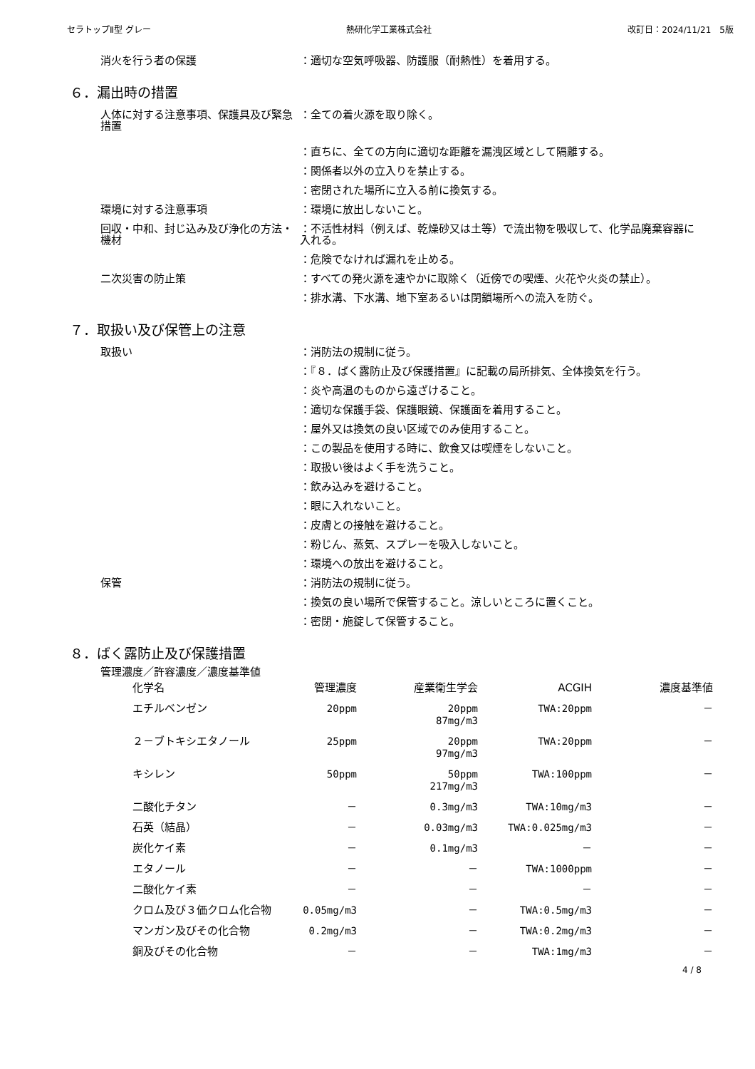セラトップⅡ型 グレー 熱研化学工業株式会社 改訂日：2024/11/21　5版
消火を行う者の保護 ：適切な空気呼吸器、防護服（耐熱性）を着用する。
６．漏出時の措置
人体に対する注意事項、保護具及び緊急措置
：全ての着火源を取り除く。
：直ちに、全ての方向に適切な距離を漏洩区域として隔離する。
：関係者以外の立入りを禁止する。
：密閉された場所に立入る前に換気する。
環境に対する注意事項 ：環境に放出しないこと。
回収・中和、封じ込み及び浄化の方法・機材
：不活性材料（例えば、乾燥砂又は土等）で流出物を吸収して、化学品廃棄容器に入れる。
：危険でなければ漏れを止める。
二次災害の防止策 ：すべての発火源を速やかに取除く（近傍での喫煙、火花や火炎の禁止）。
：排水溝、下水溝、地下室あるいは閉鎖場所への流入を防ぐ。
７．取扱い及び保管上の注意
取扱い ：消防法の規制に従う。
：『８．ばく露防止及び保護措置』に記載の局所排気、全体換気を行う。
：炎や高温のものから遠ざけること。
：適切な保護手袋、保護眼鏡、保護面を着用すること。
：屋外又は換気の良い区域でのみ使用すること。
：この製品を使用する時に、飲食又は喫煙をしないこと。
：取扱い後はよく手を洗うこと。
：飲み込みを避けること。
：眼に入れないこと。
：皮膚との接触を避けること。
：粉じん、蒸気、スプレーを吸入しないこと。
：環境への放出を避けること。
保管 ：消防法の規制に従う。
：換気の良い場所で保管すること。涼しいところに置くこと。
：密閉・施錠して保管すること。
８．ばく露防止及び保護措置
管理濃度／許容濃度／濃度基準値
| 化学名 | 管理濃度 | 産業衛生学会 | ACGIH | 濃度基準値 |
| --- | --- | --- | --- | --- |
| エチルベンゼン | 20ppm | 20ppm 87mg/m3 | TWA:20ppm | － |
| ２－ブトキシエタノール | 25ppm | 20ppm 97mg/m3 | TWA:20ppm | － |
| キシレン | 50ppm | 50ppm 217mg/m3 | TWA:100ppm | － |
| 二酸化チタン | － | 0.3mg/m3 | TWA:10mg/m3 | － |
| 石英（結晶） | － | 0.03mg/m3 | TWA:0.025mg/m3 | － |
| 炭化ケイ素 | － | 0.1mg/m3 | － | － |
| エタノール | － | － | TWA:1000ppm | － |
| 二酸化ケイ素 | － | － | － | － |
| クロム及び３価クロム化合物 | 0.05mg/m3 | － | TWA:0.5mg/m3 | － |
| マンガン及びその化合物 | 0.2mg/m3 | － | TWA:0.2mg/m3 | － |
| 銅及びその化合物 | － | － | TWA:1mg/m3 | － |
4 / 8